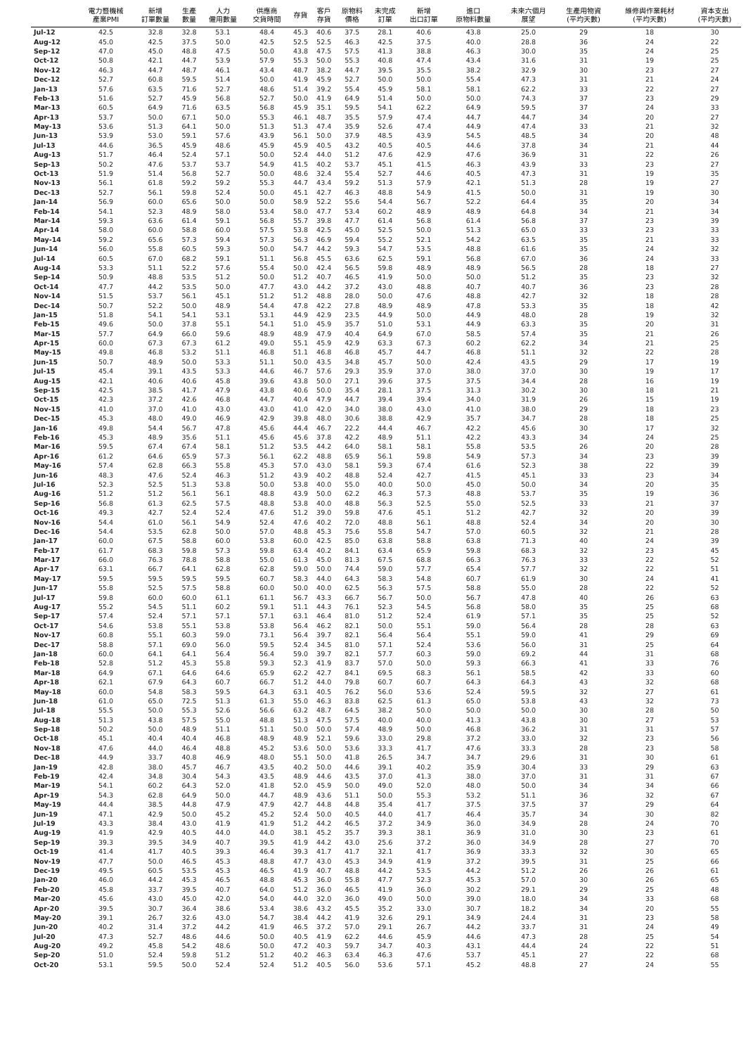| | 電力暨機械 產業PMI | 新增 訂單數量 | 生產 數量 | 人力 僱用數量 | 供應商 交貨時間 | 存貨 | 客戶 存貨 | 原物料 價格 | 未完成 訂單 | 新增 出口訂單 | 進口 原物料數量 | 未來六個月 展望 | 生產用物資 (平均天數) | 維修與作業耗材 (平均天數) | 資本支出 (平均天數) |
| --- | --- | --- | --- | --- | --- | --- | --- | --- | --- | --- | --- | --- | --- | --- | --- |
| Jul-12 | 42.5 | 32.8 | 32.8 | 53.1 | 48.4 | 45.3 | 40.6 | 37.5 | 28.1 | 40.6 | 43.8 | 25.0 | 29 | 18 | 30 |
| Aug-12 | 45.0 | 42.5 | 37.5 | 50.0 | 42.5 | 52.5 | 52.5 | 46.3 | 42.5 | 37.5 | 40.0 | 28.8 | 36 | 24 | 22 |
| Sep-12 | 47.0 | 45.0 | 48.8 | 47.5 | 50.0 | 43.8 | 47.5 | 57.5 | 41.3 | 38.8 | 46.3 | 30.0 | 35 | 24 | 25 |
| Oct-12 | 50.8 | 42.1 | 44.7 | 53.9 | 57.9 | 55.3 | 50.0 | 55.3 | 40.8 | 47.4 | 43.4 | 31.6 | 31 | 19 | 25 |
| Nov-12 | 46.3 | 44.7 | 48.7 | 46.1 | 43.4 | 48.7 | 38.2 | 44.7 | 39.5 | 35.5 | 38.2 | 32.9 | 30 | 23 | 27 |
| Dec-12 | 52.7 | 60.8 | 59.5 | 51.4 | 50.0 | 41.9 | 45.9 | 52.7 | 50.0 | 50.0 | 55.4 | 47.3 | 31 | 21 | 24 |
| Jan-13 | 57.6 | 63.5 | 71.6 | 52.7 | 48.6 | 51.4 | 39.2 | 55.4 | 45.9 | 58.1 | 58.1 | 62.2 | 33 | 22 | 27 |
| Feb-13 | 51.6 | 52.7 | 45.9 | 56.8 | 52.7 | 50.0 | 41.9 | 64.9 | 51.4 | 50.0 | 50.0 | 74.3 | 37 | 23 | 29 |
| Mar-13 | 60.5 | 64.9 | 71.6 | 63.5 | 56.8 | 45.9 | 35.1 | 59.5 | 54.1 | 62.2 | 64.9 | 59.5 | 37 | 24 | 33 |
| Apr-13 | 53.7 | 50.0 | 67.1 | 50.0 | 55.3 | 46.1 | 48.7 | 35.5 | 57.9 | 47.4 | 44.7 | 44.7 | 34 | 20 | 27 |
| May-13 | 53.6 | 51.3 | 64.1 | 50.0 | 51.3 | 51.3 | 47.4 | 35.9 | 52.6 | 47.4 | 44.9 | 47.4 | 33 | 21 | 32 |
| Jun-13 | 53.9 | 53.0 | 59.1 | 57.6 | 43.9 | 56.1 | 50.0 | 37.9 | 48.5 | 43.9 | 54.5 | 48.5 | 34 | 20 | 48 |
| Jul-13 | 44.6 | 36.5 | 45.9 | 48.6 | 45.9 | 45.9 | 40.5 | 43.2 | 40.5 | 40.5 | 44.6 | 37.8 | 34 | 21 | 44 |
| Aug-13 | 51.7 | 46.4 | 52.4 | 57.1 | 50.0 | 52.4 | 44.0 | 51.2 | 47.6 | 42.9 | 47.6 | 36.9 | 31 | 22 | 26 |
| Sep-13 | 50.2 | 47.6 | 53.7 | 53.7 | 54.9 | 41.5 | 40.2 | 53.7 | 45.1 | 41.5 | 46.3 | 43.9 | 33 | 23 | 27 |
| Oct-13 | 51.9 | 51.4 | 56.8 | 52.7 | 50.0 | 48.6 | 32.4 | 55.4 | 52.7 | 44.6 | 40.5 | 47.3 | 31 | 19 | 35 |
| Nov-13 | 56.1 | 61.8 | 59.2 | 59.2 | 55.3 | 44.7 | 43.4 | 59.2 | 51.3 | 57.9 | 42.1 | 51.3 | 28 | 19 | 27 |
| Dec-13 | 52.7 | 56.1 | 59.8 | 52.4 | 50.0 | 45.1 | 42.7 | 46.3 | 48.8 | 54.9 | 41.5 | 50.0 | 31 | 19 | 30 |
| Jan-14 | 56.9 | 60.0 | 65.6 | 50.0 | 50.0 | 58.9 | 52.2 | 55.6 | 54.4 | 56.7 | 52.2 | 64.4 | 35 | 20 | 34 |
| Feb-14 | 54.1 | 52.3 | 48.9 | 58.0 | 53.4 | 58.0 | 47.7 | 53.4 | 60.2 | 48.9 | 48.9 | 64.8 | 34 | 21 | 34 |
| Mar-14 | 59.3 | 63.6 | 61.4 | 59.1 | 56.8 | 55.7 | 39.8 | 47.7 | 61.4 | 56.8 | 61.4 | 56.8 | 37 | 23 | 39 |
| Apr-14 | 58.0 | 60.0 | 58.8 | 60.0 | 57.5 | 53.8 | 42.5 | 45.0 | 52.5 | 50.0 | 51.3 | 65.0 | 33 | 23 | 33 |
| May-14 | 59.2 | 65.6 | 57.3 | 59.4 | 57.3 | 56.3 | 46.9 | 59.4 | 55.2 | 52.1 | 54.2 | 63.5 | 35 | 21 | 33 |
| Jun-14 | 56.0 | 55.8 | 60.5 | 59.3 | 50.0 | 54.7 | 44.2 | 59.3 | 54.7 | 53.5 | 48.8 | 61.6 | 35 | 24 | 32 |
| Jul-14 | 60.5 | 67.0 | 68.2 | 59.1 | 51.1 | 56.8 | 45.5 | 63.6 | 62.5 | 59.1 | 56.8 | 67.0 | 36 | 24 | 33 |
| Aug-14 | 53.3 | 51.1 | 52.2 | 57.6 | 55.4 | 50.0 | 42.4 | 56.5 | 59.8 | 48.9 | 48.9 | 56.5 | 28 | 18 | 27 |
| Sep-14 | 50.9 | 48.8 | 53.5 | 51.2 | 50.0 | 51.2 | 40.7 | 46.5 | 41.9 | 50.0 | 50.0 | 51.2 | 35 | 23 | 32 |
| Oct-14 | 47.7 | 44.2 | 53.5 | 50.0 | 47.7 | 43.0 | 44.2 | 37.2 | 43.0 | 48.8 | 40.7 | 40.7 | 36 | 23 | 28 |
| Nov-14 | 51.5 | 53.7 | 56.1 | 45.1 | 51.2 | 51.2 | 48.8 | 28.0 | 50.0 | 47.6 | 48.8 | 42.7 | 32 | 18 | 28 |
| Dec-14 | 50.7 | 52.2 | 50.0 | 48.9 | 54.4 | 47.8 | 42.2 | 27.8 | 48.9 | 48.9 | 47.8 | 53.3 | 35 | 18 | 42 |
| Jan-15 | 51.8 | 54.1 | 54.1 | 53.1 | 53.1 | 44.9 | 42.9 | 23.5 | 44.9 | 50.0 | 44.9 | 48.0 | 28 | 19 | 32 |
| Feb-15 | 49.6 | 50.0 | 37.8 | 55.1 | 54.1 | 51.0 | 45.9 | 35.7 | 51.0 | 53.1 | 44.9 | 63.3 | 35 | 20 | 31 |
| Mar-15 | 57.7 | 64.9 | 66.0 | 59.6 | 48.9 | 48.9 | 47.9 | 40.4 | 64.9 | 67.0 | 58.5 | 57.4 | 35 | 21 | 26 |
| Apr-15 | 60.0 | 67.3 | 67.3 | 61.2 | 49.0 | 55.1 | 45.9 | 42.9 | 63.3 | 67.3 | 60.2 | 62.2 | 34 | 21 | 25 |
| May-15 | 49.8 | 46.8 | 53.2 | 51.1 | 46.8 | 51.1 | 46.8 | 46.8 | 45.7 | 44.7 | 46.8 | 51.1 | 32 | 22 | 28 |
| Jun-15 | 50.7 | 48.9 | 50.0 | 53.3 | 51.1 | 50.0 | 43.5 | 34.8 | 45.7 | 50.0 | 42.4 | 43.5 | 29 | 17 | 19 |
| Jul-15 | 45.4 | 39.1 | 43.5 | 53.3 | 44.6 | 46.7 | 57.6 | 29.3 | 35.9 | 37.0 | 38.0 | 37.0 | 30 | 19 | 17 |
| Aug-15 | 42.1 | 40.6 | 40.6 | 45.8 | 39.6 | 43.8 | 50.0 | 27.1 | 39.6 | 37.5 | 37.5 | 34.4 | 28 | 16 | 19 |
| Sep-15 | 42.5 | 38.5 | 41.7 | 47.9 | 43.8 | 40.6 | 50.0 | 35.4 | 28.1 | 37.5 | 31.3 | 30.2 | 30 | 18 | 21 |
| Oct-15 | 42.3 | 37.2 | 42.6 | 46.8 | 44.7 | 40.4 | 47.9 | 44.7 | 39.4 | 39.4 | 34.0 | 31.9 | 26 | 15 | 19 |
| Nov-15 | 41.0 | 37.0 | 41.0 | 43.0 | 43.0 | 41.0 | 42.0 | 34.0 | 38.0 | 43.0 | 41.0 | 38.0 | 29 | 18 | 23 |
| Dec-15 | 45.3 | 48.0 | 49.0 | 46.9 | 42.9 | 39.8 | 48.0 | 30.6 | 38.8 | 42.9 | 35.7 | 34.7 | 28 | 18 | 25 |
| Jan-16 | 49.8 | 54.4 | 56.7 | 47.8 | 45.6 | 44.4 | 46.7 | 22.2 | 44.4 | 46.7 | 42.2 | 45.6 | 30 | 17 | 32 |
| Feb-16 | 45.3 | 48.9 | 35.6 | 51.1 | 45.6 | 45.6 | 37.8 | 42.2 | 48.9 | 51.1 | 42.2 | 43.3 | 34 | 24 | 25 |
| Mar-16 | 59.5 | 67.4 | 67.4 | 58.1 | 51.2 | 53.5 | 44.2 | 64.0 | 58.1 | 58.1 | 55.8 | 53.5 | 26 | 20 | 28 |
| Apr-16 | 61.2 | 64.6 | 65.9 | 57.3 | 56.1 | 62.2 | 48.8 | 65.9 | 56.1 | 59.8 | 54.9 | 57.3 | 34 | 23 | 39 |
| May-16 | 57.4 | 62.8 | 66.3 | 55.8 | 45.3 | 57.0 | 43.0 | 58.1 | 59.3 | 67.4 | 61.6 | 52.3 | 38 | 22 | 39 |
| Jun-16 | 48.3 | 47.6 | 52.4 | 46.3 | 51.2 | 43.9 | 40.2 | 48.8 | 52.4 | 42.7 | 41.5 | 45.1 | 33 | 23 | 34 |
| Jul-16 | 52.3 | 52.5 | 51.3 | 53.8 | 50.0 | 53.8 | 40.0 | 55.0 | 40.0 | 50.0 | 45.0 | 50.0 | 34 | 20 | 35 |
| Aug-16 | 51.2 | 51.2 | 56.1 | 56.1 | 48.8 | 43.9 | 50.0 | 62.2 | 46.3 | 57.3 | 48.8 | 53.7 | 35 | 19 | 36 |
| Sep-16 | 56.8 | 61.3 | 62.5 | 57.5 | 48.8 | 53.8 | 40.0 | 48.8 | 56.3 | 52.5 | 55.0 | 52.5 | 33 | 21 | 37 |
| Oct-16 | 49.3 | 42.7 | 52.4 | 52.4 | 47.6 | 51.2 | 39.0 | 59.8 | 47.6 | 45.1 | 51.2 | 42.7 | 32 | 20 | 39 |
| Nov-16 | 54.4 | 61.0 | 56.1 | 54.9 | 52.4 | 47.6 | 40.2 | 72.0 | 48.8 | 56.1 | 48.8 | 52.4 | 34 | 20 | 30 |
| Dec-16 | 54.4 | 53.5 | 62.8 | 50.0 | 57.0 | 48.8 | 45.3 | 75.6 | 55.8 | 54.7 | 57.0 | 60.5 | 32 | 21 | 28 |
| Jan-17 | 60.0 | 67.5 | 58.8 | 60.0 | 53.8 | 60.0 | 42.5 | 85.0 | 63.8 | 58.8 | 63.8 | 71.3 | 40 | 24 | 39 |
| Feb-17 | 61.7 | 68.3 | 59.8 | 57.3 | 59.8 | 63.4 | 40.2 | 84.1 | 63.4 | 65.9 | 59.8 | 68.3 | 32 | 23 | 45 |
| Mar-17 | 66.0 | 76.3 | 78.8 | 58.8 | 55.0 | 61.3 | 45.0 | 81.3 | 67.5 | 68.8 | 66.3 | 76.3 | 33 | 22 | 52 |
| Apr-17 | 63.1 | 66.7 | 64.1 | 62.8 | 62.8 | 59.0 | 50.0 | 74.4 | 59.0 | 57.7 | 65.4 | 57.7 | 32 | 22 | 51 |
| May-17 | 59.5 | 59.5 | 59.5 | 59.5 | 60.7 | 58.3 | 44.0 | 64.3 | 58.3 | 54.8 | 60.7 | 61.9 | 30 | 24 | 41 |
| Jun-17 | 55.8 | 52.5 | 57.5 | 58.8 | 60.0 | 50.0 | 40.0 | 62.5 | 56.3 | 57.5 | 58.8 | 55.0 | 28 | 22 | 52 |
| Jul-17 | 59.8 | 60.0 | 60.0 | 61.1 | 61.1 | 56.7 | 43.3 | 66.7 | 56.7 | 50.0 | 56.7 | 47.8 | 40 | 26 | 63 |
| Aug-17 | 55.2 | 54.5 | 51.1 | 60.2 | 59.1 | 51.1 | 44.3 | 76.1 | 52.3 | 54.5 | 56.8 | 58.0 | 35 | 25 | 68 |
| Sep-17 | 57.4 | 52.4 | 57.1 | 57.1 | 57.1 | 63.1 | 46.4 | 81.0 | 51.2 | 52.4 | 61.9 | 57.1 | 35 | 25 | 52 |
| Oct-17 | 54.6 | 53.8 | 55.1 | 53.8 | 53.8 | 56.4 | 46.2 | 82.1 | 50.0 | 55.1 | 59.0 | 56.4 | 28 | 28 | 63 |
| Nov-17 | 60.8 | 55.1 | 60.3 | 59.0 | 73.1 | 56.4 | 39.7 | 82.1 | 56.4 | 56.4 | 55.1 | 59.0 | 41 | 29 | 69 |
| Dec-17 | 58.8 | 57.1 | 69.0 | 56.0 | 59.5 | 52.4 | 34.5 | 81.0 | 57.1 | 52.4 | 53.6 | 56.0 | 31 | 25 | 64 |
| Jan-18 | 60.0 | 64.1 | 64.1 | 56.4 | 56.4 | 59.0 | 39.7 | 82.1 | 57.7 | 60.3 | 59.0 | 69.2 | 44 | 31 | 68 |
| Feb-18 | 52.8 | 51.2 | 45.3 | 55.8 | 59.3 | 52.3 | 41.9 | 83.7 | 57.0 | 50.0 | 59.3 | 66.3 | 41 | 33 | 76 |
| Mar-18 | 64.9 | 67.1 | 64.6 | 64.6 | 65.9 | 62.2 | 42.7 | 84.1 | 69.5 | 68.3 | 56.1 | 58.5 | 42 | 33 | 60 |
| Apr-18 | 62.1 | 67.9 | 64.3 | 60.7 | 66.7 | 51.2 | 44.0 | 79.8 | 60.7 | 60.7 | 64.3 | 64.3 | 43 | 32 | 68 |
| May-18 | 60.0 | 54.8 | 58.3 | 59.5 | 64.3 | 63.1 | 40.5 | 76.2 | 56.0 | 53.6 | 52.4 | 59.5 | 32 | 27 | 61 |
| Jun-18 | 61.0 | 65.0 | 72.5 | 51.3 | 61.3 | 55.0 | 46.3 | 83.8 | 62.5 | 61.3 | 65.0 | 53.8 | 43 | 32 | 73 |
| Jul-18 | 55.5 | 50.0 | 55.3 | 52.6 | 56.6 | 63.2 | 48.7 | 64.5 | 38.2 | 50.0 | 50.0 | 50.0 | 30 | 28 | 50 |
| Aug-18 | 51.3 | 43.8 | 57.5 | 55.0 | 48.8 | 51.3 | 47.5 | 57.5 | 40.0 | 40.0 | 41.3 | 43.8 | 30 | 27 | 53 |
| Sep-18 | 50.2 | 50.0 | 48.9 | 51.1 | 51.1 | 50.0 | 50.0 | 57.4 | 48.9 | 50.0 | 46.8 | 36.2 | 31 | 31 | 57 |
| Oct-18 | 45.1 | 40.4 | 40.4 | 46.8 | 48.9 | 48.9 | 52.1 | 59.6 | 33.0 | 29.8 | 37.2 | 33.0 | 32 | 23 | 56 |
| Nov-18 | 47.6 | 44.0 | 46.4 | 48.8 | 45.2 | 53.6 | 50.0 | 53.6 | 33.3 | 41.7 | 47.6 | 33.3 | 28 | 23 | 58 |
| Dec-18 | 44.9 | 33.7 | 40.8 | 46.9 | 48.0 | 55.1 | 50.0 | 41.8 | 26.5 | 34.7 | 34.7 | 29.6 | 31 | 30 | 61 |
| Jan-19 | 42.8 | 38.0 | 45.7 | 46.7 | 43.5 | 40.2 | 50.0 | 44.6 | 39.1 | 40.2 | 35.9 | 30.4 | 33 | 29 | 63 |
| Feb-19 | 42.4 | 34.8 | 30.4 | 54.3 | 43.5 | 48.9 | 44.6 | 43.5 | 37.0 | 41.3 | 38.0 | 37.0 | 31 | 31 | 67 |
| Mar-19 | 54.1 | 60.2 | 64.3 | 52.0 | 41.8 | 52.0 | 45.9 | 50.0 | 49.0 | 52.0 | 48.0 | 50.0 | 34 | 34 | 66 |
| Apr-19 | 54.3 | 62.8 | 64.9 | 50.0 | 44.7 | 48.9 | 43.6 | 51.1 | 50.0 | 55.3 | 53.2 | 51.1 | 36 | 32 | 67 |
| May-19 | 44.4 | 38.5 | 44.8 | 47.9 | 47.9 | 42.7 | 44.8 | 44.8 | 35.4 | 41.7 | 37.5 | 37.5 | 37 | 29 | 64 |
| Jun-19 | 47.1 | 42.9 | 50.0 | 45.2 | 45.2 | 52.4 | 50.0 | 40.5 | 44.0 | 41.7 | 46.4 | 35.7 | 34 | 30 | 82 |
| Jul-19 | 43.3 | 38.4 | 43.0 | 41.9 | 41.9 | 51.2 | 44.2 | 46.5 | 37.2 | 34.9 | 36.0 | 34.9 | 28 | 24 | 70 |
| Aug-19 | 41.9 | 42.9 | 40.5 | 44.0 | 44.0 | 38.1 | 45.2 | 35.7 | 39.3 | 38.1 | 36.9 | 31.0 | 30 | 23 | 61 |
| Sep-19 | 39.3 | 39.5 | 34.9 | 40.7 | 39.5 | 41.9 | 44.2 | 43.0 | 25.6 | 37.2 | 36.0 | 34.9 | 28 | 27 | 70 |
| Oct-19 | 41.4 | 41.7 | 40.5 | 39.3 | 46.4 | 39.3 | 41.7 | 41.7 | 32.1 | 41.7 | 36.9 | 33.3 | 32 | 30 | 65 |
| Nov-19 | 47.7 | 50.0 | 46.5 | 45.3 | 48.8 | 47.7 | 43.0 | 45.3 | 34.9 | 41.9 | 37.2 | 39.5 | 31 | 25 | 66 |
| Dec-19 | 49.5 | 60.5 | 53.5 | 45.3 | 46.5 | 41.9 | 40.7 | 48.8 | 44.2 | 53.5 | 44.2 | 51.2 | 26 | 26 | 61 |
| Jan-20 | 46.0 | 44.2 | 45.3 | 46.5 | 48.8 | 45.3 | 36.0 | 55.8 | 47.7 | 52.3 | 45.3 | 57.0 | 30 | 26 | 65 |
| Feb-20 | 45.8 | 33.7 | 39.5 | 40.7 | 64.0 | 51.2 | 36.0 | 46.5 | 41.9 | 36.0 | 30.2 | 29.1 | 29 | 25 | 48 |
| Mar-20 | 45.6 | 43.0 | 45.0 | 42.0 | 54.0 | 44.0 | 32.0 | 36.0 | 49.0 | 50.0 | 39.0 | 18.0 | 34 | 33 | 68 |
| Apr-20 | 39.5 | 30.7 | 36.4 | 38.6 | 53.4 | 38.6 | 43.2 | 45.5 | 35.2 | 33.0 | 30.7 | 18.2 | 34 | 20 | 55 |
| May-20 | 39.1 | 26.7 | 32.6 | 43.0 | 54.7 | 38.4 | 44.2 | 41.9 | 32.6 | 29.1 | 34.9 | 24.4 | 31 | 23 | 58 |
| Jun-20 | 40.2 | 31.4 | 37.2 | 44.2 | 41.9 | 46.5 | 37.2 | 57.0 | 29.1 | 26.7 | 44.2 | 33.7 | 31 | 24 | 49 |
| Jul-20 | 47.3 | 52.7 | 48.6 | 44.6 | 50.0 | 40.5 | 41.9 | 62.2 | 44.6 | 45.9 | 44.6 | 47.3 | 28 | 25 | 54 |
| Aug-20 | 49.2 | 45.8 | 54.2 | 48.6 | 50.0 | 47.2 | 40.3 | 59.7 | 34.7 | 40.3 | 43.1 | 44.4 | 24 | 22 | 51 |
| Sep-20 | 51.0 | 52.4 | 59.8 | 51.2 | 51.2 | 40.2 | 46.3 | 63.4 | 46.3 | 47.6 | 53.7 | 45.1 | 27 | 22 | 68 |
| Oct-20 | 53.1 | 59.5 | 50.0 | 52.4 | 52.4 | 51.2 | 40.5 | 56.0 | 53.6 | 57.1 | 45.2 | 48.8 | 27 | 24 | 55 |